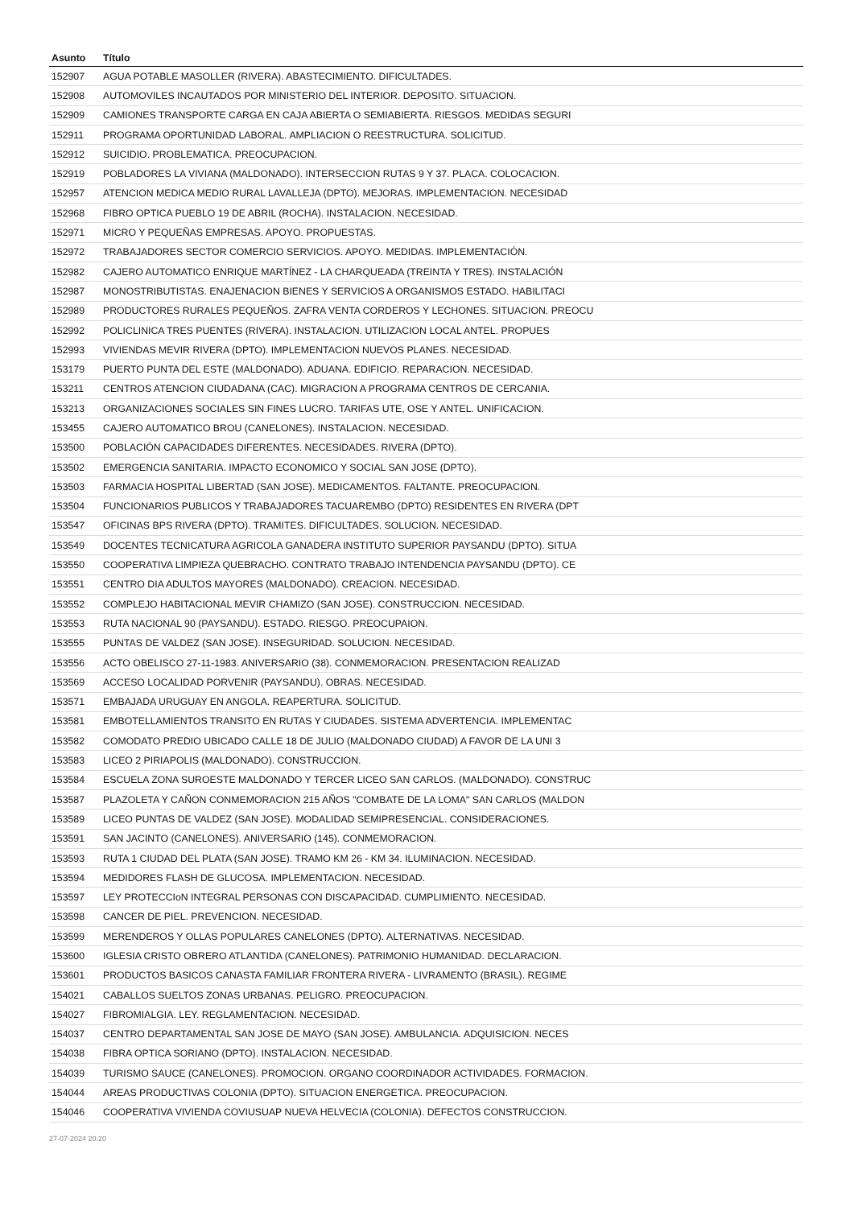| Asunto | Título |
| --- | --- |
| 152907 | AGUA POTABLE MASOLLER (RIVERA). ABASTECIMIENTO. DIFICULTADES. |
| 152908 | AUTOMOVILES INCAUTADOS POR MINISTERIO DEL INTERIOR. DEPOSITO. SITUACION. |
| 152909 | CAMIONES TRANSPORTE CARGA EN CAJA ABIERTA O SEMIABIERTA. RIESGOS. MEDIDAS SEGURI |
| 152911 | PROGRAMA OPORTUNIDAD LABORAL. AMPLIACION O REESTRUCTURA. SOLICITUD. |
| 152912 | SUICIDIO. PROBLEMATICA. PREOCUPACION. |
| 152919 | POBLADORES LA VIVIANA (MALDONADO). INTERSECCION RUTAS 9 Y 37. PLACA. COLOCACION. |
| 152957 | ATENCION MEDICA MEDIO RURAL LAVALLEJA (DPTO). MEJORAS. IMPLEMENTACION. NECESIDAD |
| 152968 | FIBRO OPTICA PUEBLO 19 DE ABRIL (ROCHA). INSTALACION. NECESIDAD. |
| 152971 | MICRO Y PEQUEÑAS EMPRESAS. APOYO. PROPUESTAS. |
| 152972 | TRABAJADORES SECTOR COMERCIO SERVICIOS. APOYO. MEDIDAS. IMPLEMENTACIÓN. |
| 152982 | CAJERO AUTOMATICO ENRIQUE MARTÍNEZ - LA CHARQUEADA (TREINTA Y TRES). INSTALACIÓN |
| 152987 | MONOSTRIBUTISTAS. ENAJENACION BIENES Y SERVICIOS A ORGANISMOS ESTADO. HABILITACI |
| 152989 | PRODUCTORES RURALES PEQUEÑOS. ZAFRA VENTA CORDEROS Y LECHONES. SITUACION. PREOCU |
| 152992 | POLICLINICA TRES PUENTES (RIVERA). INSTALACION. UTILIZACION LOCAL ANTEL. PROPUES |
| 152993 | VIVIENDAS MEVIR RIVERA (DPTO). IMPLEMENTACION NUEVOS PLANES. NECESIDAD. |
| 153179 | PUERTO PUNTA DEL ESTE (MALDONADO). ADUANA. EDIFICIO. REPARACION. NECESIDAD. |
| 153211 | CENTROS ATENCION CIUDADANA (CAC). MIGRACION A PROGRAMA CENTROS DE CERCANIA. |
| 153213 | ORGANIZACIONES SOCIALES SIN FINES LUCRO. TARIFAS UTE, OSE Y ANTEL. UNIFICACION. |
| 153455 | CAJERO AUTOMATICO BROU (CANELONES). INSTALACION. NECESIDAD. |
| 153500 | POBLACIÓN CAPACIDADES DIFERENTES. NECESIDADES. RIVERA (DPTO). |
| 153502 | EMERGENCIA SANITARIA. IMPACTO ECONOMICO Y SOCIAL SAN JOSE (DPTO). |
| 153503 | FARMACIA HOSPITAL LIBERTAD (SAN JOSE). MEDICAMENTOS. FALTANTE. PREOCUPACION. |
| 153504 | FUNCIONARIOS PUBLICOS Y TRABAJADORES TACUAREMBO (DPTO) RESIDENTES EN RIVERA (DPT |
| 153547 | OFICINAS BPS RIVERA (DPTO). TRAMITES. DIFICULTADES. SOLUCION. NECESIDAD. |
| 153549 | DOCENTES TECNICATURA AGRICOLA GANADERA INSTITUTO SUPERIOR PAYSANDU (DPTO). SITUA |
| 153550 | COOPERATIVA LIMPIEZA QUEBRACHO. CONTRATO TRABAJO INTENDENCIA PAYSANDU (DPTO). CE |
| 153551 | CENTRO DIA ADULTOS MAYORES (MALDONADO). CREACION. NECESIDAD. |
| 153552 | COMPLEJO HABITACIONAL MEVIR CHAMIZO (SAN JOSE). CONSTRUCCION. NECESIDAD. |
| 153553 | RUTA NACIONAL 90 (PAYSANDU). ESTADO. RIESGO. PREOCUPAION. |
| 153555 | PUNTAS DE VALDEZ (SAN JOSE). INSEGURIDAD. SOLUCION. NECESIDAD. |
| 153556 | ACTO OBELISCO 27-11-1983. ANIVERSARIO (38). CONMEMORACION. PRESENTACION REALIZAD |
| 153569 | ACCESO LOCALIDAD PORVENIR (PAYSANDU). OBRAS. NECESIDAD. |
| 153571 | EMBAJADA URUGUAY EN ANGOLA. REAPERTURA. SOLICITUD. |
| 153581 | EMBOTELLAMIENTOS TRANSITO EN RUTAS Y CIUDADES. SISTEMA ADVERTENCIA. IMPLEMENTAC |
| 153582 | COMODATO PREDIO UBICADO CALLE 18 DE JULIO (MALDONADO CIUDAD) A FAVOR DE LA UNI 3 |
| 153583 | LICEO 2 PIRIAPOLIS (MALDONADO). CONSTRUCCION. |
| 153584 | ESCUELA ZONA SUROESTE MALDONADO Y TERCER LICEO SAN CARLOS. (MALDONADO). CONSTRUC |
| 153587 | PLAZOLETA Y CAÑON CONMEMORACION 215 AÑOS "COMBATE DE LA LOMA" SAN CARLOS (MALDON |
| 153589 | LICEO PUNTAS DE VALDEZ (SAN JOSE). MODALIDAD SEMIPRESENCIAL. CONSIDERACIONES. |
| 153591 | SAN JACINTO (CANELONES). ANIVERSARIO (145). CONMEMORACION. |
| 153593 | RUTA 1 CIUDAD DEL PLATA (SAN JOSE). TRAMO KM 26 - KM 34. ILUMINACION. NECESIDAD. |
| 153594 | MEDIDORES FLASH DE GLUCOSA. IMPLEMENTACION. NECESIDAD. |
| 153597 | LEY PROTECCIoN INTEGRAL PERSONAS CON DISCAPACIDAD. CUMPLIMIENTO. NECESIDAD. |
| 153598 | CANCER DE PIEL. PREVENCION. NECESIDAD. |
| 153599 | MERENDEROS Y OLLAS POPULARES CANELONES (DPTO). ALTERNATIVAS. NECESIDAD. |
| 153600 | IGLESIA CRISTO OBRERO ATLANTIDA (CANELONES). PATRIMONIO HUMANIDAD. DECLARACION. |
| 153601 | PRODUCTOS BASICOS CANASTA FAMILIAR FRONTERA RIVERA - LIVRAMENTO (BRASIL). REGIME |
| 154021 | CABALLOS SUELTOS ZONAS URBANAS. PELIGRO. PREOCUPACION. |
| 154027 | FIBROMIALGIA. LEY. REGLAMENTACION. NECESIDAD. |
| 154037 | CENTRO DEPARTAMENTAL SAN JOSE DE MAYO (SAN JOSE). AMBULANCIA. ADQUISICION. NECES |
| 154038 | FIBRA OPTICA SORIANO (DPTO). INSTALACION. NECESIDAD. |
| 154039 | TURISMO SAUCE (CANELONES). PROMOCION. ORGANO COORDINADOR ACTIVIDADES. FORMACION. |
| 154044 | AREAS PRODUCTIVAS COLONIA (DPTO). SITUACION ENERGETICA. PREOCUPACION. |
| 154046 | COOPERATIVA VIVIENDA COVIUSUAP NUEVA HELVECIA (COLONIA). DEFECTOS CONSTRUCCION. |
27-07-2024 20:20